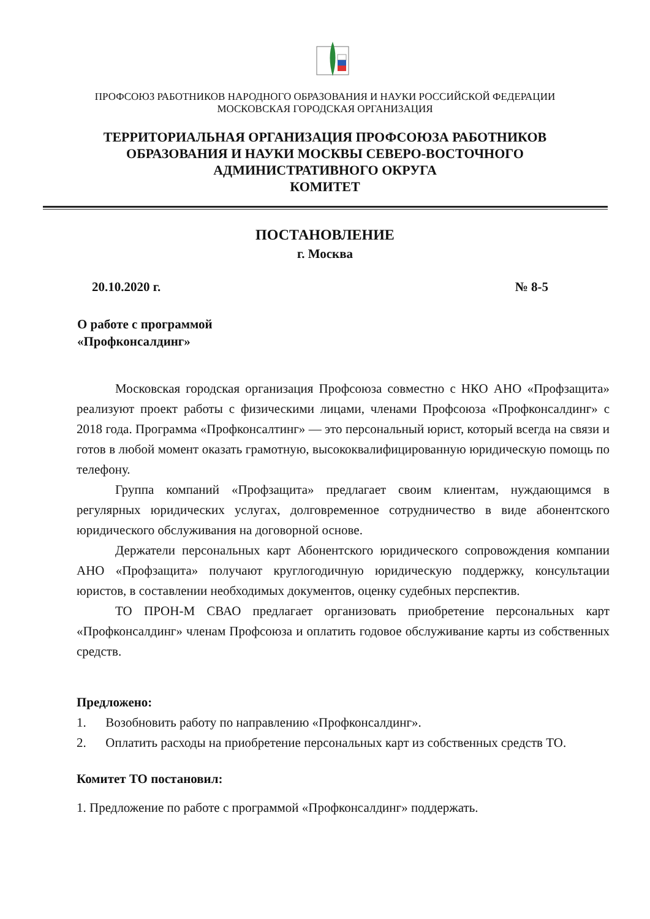ПРОФСОЮЗ РАБОТНИКОВ НАРОДНОГО ОБРАЗОВАНИЯ И НАУКИ РОССИЙСКОЙ ФЕДЕРАЦИИ
МОСКОВСКАЯ ГОРОДСКАЯ ОРГАНИЗАЦИЯ
ТЕРРИТОРИАЛЬНАЯ ОРГАНИЗАЦИЯ ПРОФСОЮЗА РАБОТНИКОВ
ОБРАЗОВАНИЯ И НАУКИ МОСКВЫ СЕВЕРО-ВОСТОЧНОГО
АДМИНИСТРАТИВНОГО ОКРУГА
КОМИТЕТ
ПОСТАНОВЛЕНИЕ
г. Москва
20.10.2020 г. № 8-5
О работе с программой
«Профконсалдинг»
Московская городская организация Профсоюза совместно с НКО АНО «Профзащита» реализуют проект работы с физическими лицами, членами Профсоюза «Профконсалдинг» с 2018 года. Программа «Профконсалтинг» — это персональный юрист, который всегда на связи и готов в любой момент оказать грамотную, высококвалифицированную юридическую помощь по телефону.
Группа компаний «Профзащита» предлагает своим клиентам, нуждающимся в регулярных юридических услугах, долговременное сотрудничество в виде абонентского юридического обслуживания на договорной основе.
Держатели персональных карт Абонентского юридического сопровождения компании АНО «Профзащита» получают круглогодичную юридическую поддержку, консультации юристов, в составлении необходимых документов, оценку судебных перспектив.
ТО ПРОН-М СВАО предлагает организовать приобретение персональных карт «Профконсалдинг» членам Профсоюза и оплатить годовое обслуживание карты из собственных средств.
Предложено:
1. Возобновить работу по направлению «Профконсалдинг».
2. Оплатить расходы на приобретение персональных карт из собственных средств ТО.
Комитет ТО постановил:
1. Предложение по работе с программой «Профконсалдинг» поддержать.